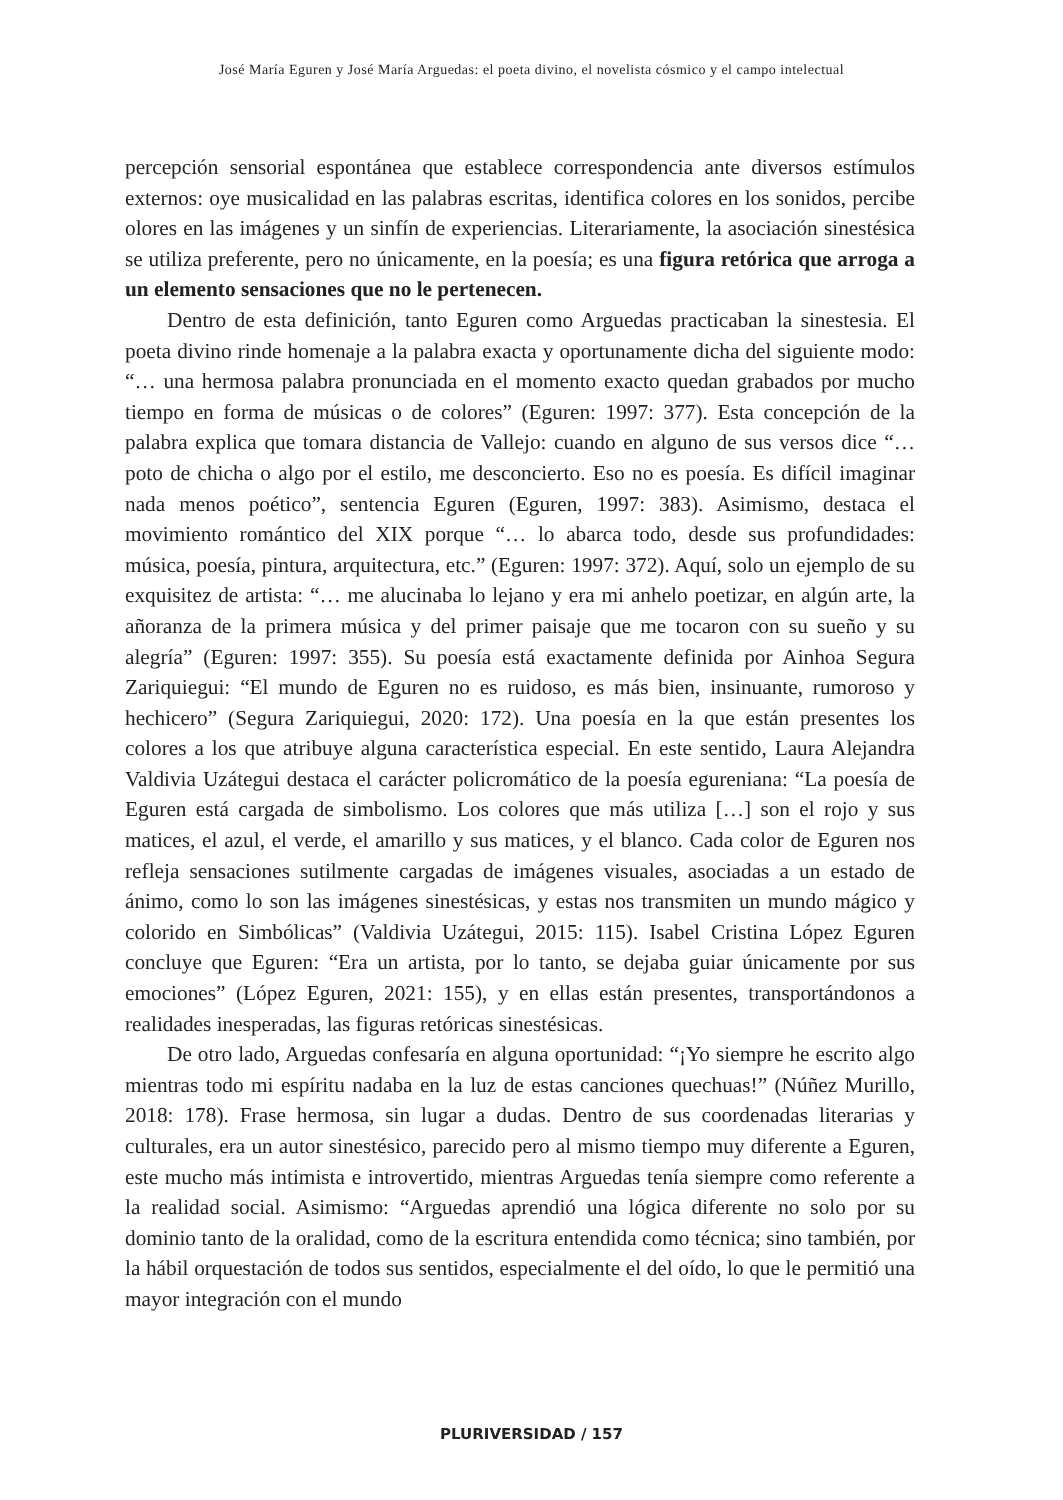José María Eguren y José María Arguedas: el poeta divino, el novelista cósmico y el campo intelectual
percepción sensorial espontánea que establece correspondencia ante diversos estímulos externos: oye musicalidad en las palabras escritas, identifica colores en los sonidos, percibe olores en las imágenes y un sinfín de experiencias. Literariamente, la asociación sinestésica se utiliza preferente, pero no únicamente, en la poesía; es una figura retórica que arroga a un elemento sensaciones que no le pertenecen.
Dentro de esta definición, tanto Eguren como Arguedas practicaban la sinestesia. El poeta divino rinde homenaje a la palabra exacta y oportunamente dicha del siguiente modo: “… una hermosa palabra pronunciada en el momento exacto quedan grabados por mucho tiempo en forma de músicas o de colores” (Eguren: 1997: 377). Esta concepción de la palabra explica que tomara distancia de Vallejo: cuando en alguno de sus versos dice “… poto de chicha o algo por el estilo, me desconcierto. Eso no es poesía. Es difícil imaginar nada menos poético”, sentencia Eguren (Eguren, 1997: 383). Asimismo, destaca el movimiento romántico del XIX porque “… lo abarca todo, desde sus profundidades: música, poesía, pintura, arquitectura, etc.” (Eguren: 1997: 372). Aquí, solo un ejemplo de su exquisitez de artista: “… me alucinaba lo lejano y era mi anhelo poetizar, en algún arte, la añoranza de la primera música y del primer paisaje que me tocaron con su sueño y su alegría” (Eguren: 1997: 355). Su poesía está exactamente definida por Ainhoa Segura Zariquiegui: “El mundo de Eguren no es ruidoso, es más bien, insinuante, rumoroso y hechicero” (Segura Zariquiegui, 2020: 172). Una poesía en la que están presentes los colores a los que atribuye alguna característica especial. En este sentido, Laura Alejandra Valdivia Uzátegui destaca el carácter policromático de la poesía egureniana: “La poesía de Eguren está cargada de simbolismo. Los colores que más utiliza […] son el rojo y sus matices, el azul, el verde, el amarillo y sus matices, y el blanco. Cada color de Eguren nos refleja sensaciones sutilmente cargadas de imágenes visuales, asociadas a un estado de ánimo, como lo son las imágenes sinestésicas, y estas nos transmiten un mundo mágico y colorido en Simbólicas” (Valdivia Uzátegui, 2015: 115). Isabel Cristina López Eguren concluye que Eguren: “Era un artista, por lo tanto, se dejaba guiar únicamente por sus emociones” (López Eguren, 2021: 155), y en ellas están presentes, transportándonos a realidades inesperadas, las figuras retóricas sinestésicas.
De otro lado, Arguedas confesaría en alguna oportunidad: “¡Yo siempre he escrito algo mientras todo mi espíritu nadaba en la luz de estas canciones quechuas!” (Núñez Murillo, 2018: 178). Frase hermosa, sin lugar a dudas. Dentro de sus coordenadas literarias y culturales, era un autor sinestésico, parecido pero al mismo tiempo muy diferente a Eguren, este mucho más intimista e introvertido, mientras Arguedas tenía siempre como referente a la realidad social. Asimismo: “Arguedas aprendió una lógica diferente no solo por su dominio tanto de la oralidad, como de la escritura entendida como técnica; sino también, por la hábil orquestación de todos sus sentidos, especialmente el del oído, lo que le permitió una mayor integración con el mundo
PLURIVERSIDAD / 157